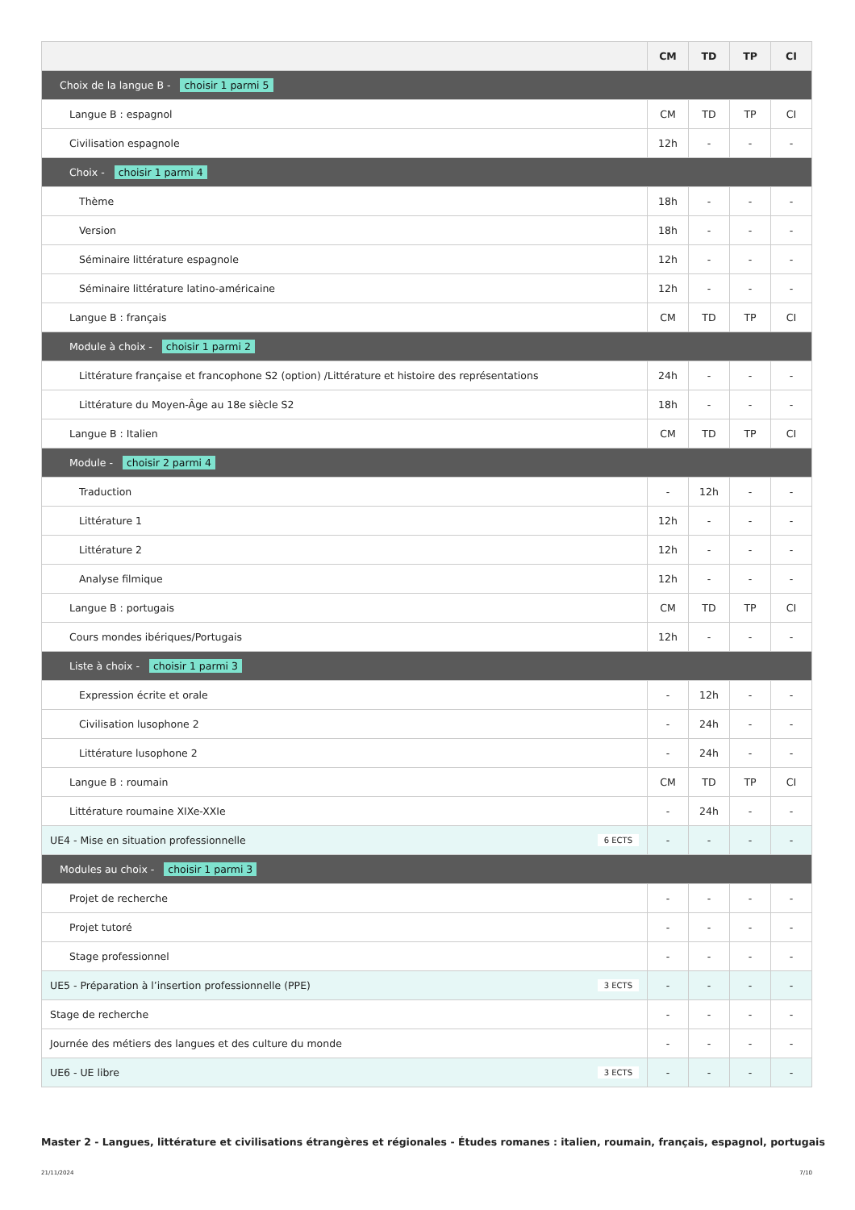| | CM | TD | TP | CI |
| --- | --- | --- | --- | --- |
| Choix de la langue B - choisir 1 parmi 5 | | | | |
| Langue B : espagnol | CM | TD | TP | CI |
| Civilisation espagnole | 12h | - | - | - |
| Choix - choisir 1 parmi 4 | | | | |
| Thème | 18h | - | - | - |
| Version | 18h | - | - | - |
| Séminaire littérature espagnole | 12h | - | - | - |
| Séminaire littérature latino-américaine | 12h | - | - | - |
| Langue B : français | CM | TD | TP | CI |
| Module à choix - choisir 1 parmi 2 | | | | |
| Littérature française et francophone S2 (option) /Littérature et histoire des représentations | 24h | - | - | - |
| Littérature du Moyen-Âge au 18e siècle S2 | 18h | - | - | - |
| Langue B : Italien | CM | TD | TP | CI |
| Module - choisir 2 parmi 4 | | | | |
| Traduction | - | 12h | - | - |
| Littérature 1 | 12h | - | - | - |
| Littérature 2 | 12h | - | - | - |
| Analyse filmique | 12h | - | - | - |
| Langue B : portugais | CM | TD | TP | CI |
| Cours mondes ibériques/Portugais | 12h | - | - | - |
| Liste à choix - choisir 1 parmi 3 | | | | |
| Expression écrite et orale | - | 12h | - | - |
| Civilisation lusophone 2 | - | 24h | - | - |
| Littérature lusophone 2 | - | 24h | - | - |
| Langue B : roumain | CM | TD | TP | CI |
| Littérature roumaine XIXe-XXIe | - | 24h | - | - |
| UE4 - Mise en situation professionnelle 6 ECTS | - | - | - | - |
| Modules au choix - choisir 1 parmi 3 | | | | |
| Projet de recherche | - | - | - | - |
| Projet tutoré | - | - | - | - |
| Stage professionnel | - | - | - | - |
| UE5 - Préparation à l’insertion professionnelle (PPE) 3 ECTS | - | - | - | - |
| Stage de recherche | - | - | - | - |
| Journée des métiers des langues et des culture du monde | - | - | - | - |
| UE6 - UE libre 3 ECTS | - | - | - | - |
Master 2 - Langues, littérature et civilisations étrangères et régionales - Études romanes : italien, roumain, français, espagnol, portugais
21/11/2024 7/10